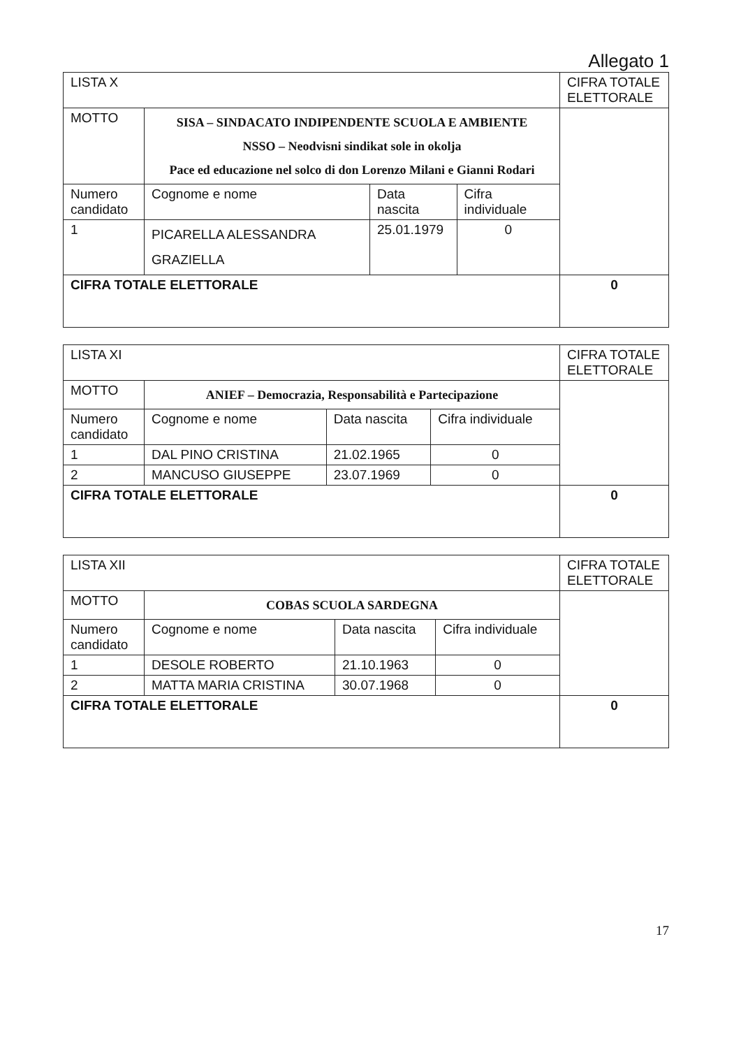Allegato 1
| LISTA X | | | | CIFRA TOTALE ELETTORALE |
| MOTTO | SISA – SINDACATO INDIPENDENTE SCUOLA E AMBIENTE NSSO – Neodvisni sindikat sole in okolja Pace ed educazione nel solco di don Lorenzo Milani e Gianni Rodari | | | |
| Numero candidato | Cognome e nome | Data nascita | Cifra individuale | |
| 1 | PICARELLA ALESSANDRA GRAZIELLA | 25.01.1979 | 0 | |
| CIFRA TOTALE ELETTORALE | | | | 0 |
| LISTA XI | | | | CIFRA TOTALE ELETTORALE |
| MOTTO | ANIEF – Democrazia, Responsabilità e Partecipazione | | | |
| Numero candidato | Cognome e nome | Data nascita | Cifra individuale | |
| 1 | DAL PINO CRISTINA | 21.02.1965 | 0 | |
| 2 | MANCUSO GIUSEPPE | 23.07.1969 | 0 | |
| CIFRA TOTALE ELETTORALE | | | | 0 |
| LISTA XII | | | | CIFRA TOTALE ELETTORALE |
| MOTTO | COBAS SCUOLA SARDEGNA | | | |
| Numero candidato | Cognome e nome | Data nascita | Cifra individuale | |
| 1 | DESOLE ROBERTO | 21.10.1963 | 0 | |
| 2 | MATTA MARIA CRISTINA | 30.07.1968 | 0 | |
| CIFRA TOTALE ELETTORALE | | | | 0 |
17